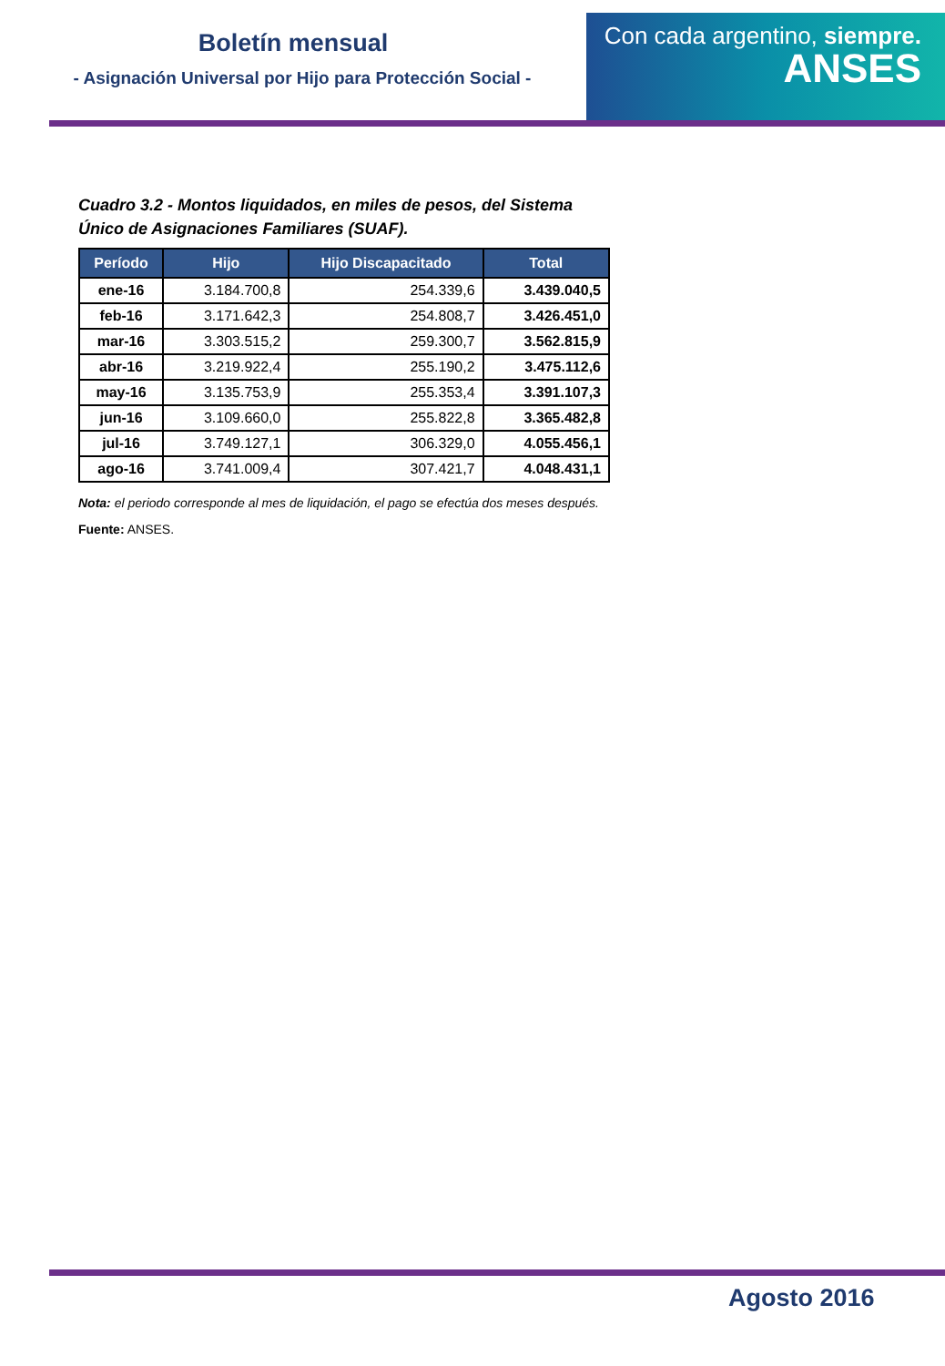Boletín mensual
- Asignación Universal por Hijo para Protección Social -
Con cada argentino, siempre.
ANSES
Cuadro 3.2 - Montos liquidados, en miles de pesos, del Sistema Único de Asignaciones Familiares (SUAF).
| Período | Hijo | Hijo Discapacitado | Total |
| --- | --- | --- | --- |
| ene-16 | 3.184.700,8 | 254.339,6 | 3.439.040,5 |
| feb-16 | 3.171.642,3 | 254.808,7 | 3.426.451,0 |
| mar-16 | 3.303.515,2 | 259.300,7 | 3.562.815,9 |
| abr-16 | 3.219.922,4 | 255.190,2 | 3.475.112,6 |
| may-16 | 3.135.753,9 | 255.353,4 | 3.391.107,3 |
| jun-16 | 3.109.660,0 | 255.822,8 | 3.365.482,8 |
| jul-16 | 3.749.127,1 | 306.329,0 | 4.055.456,1 |
| ago-16 | 3.741.009,4 | 307.421,7 | 4.048.431,1 |
Nota: el periodo corresponde al mes de liquidación, el pago se efectúa dos meses después.
Fuente: ANSES.
Agosto 2016